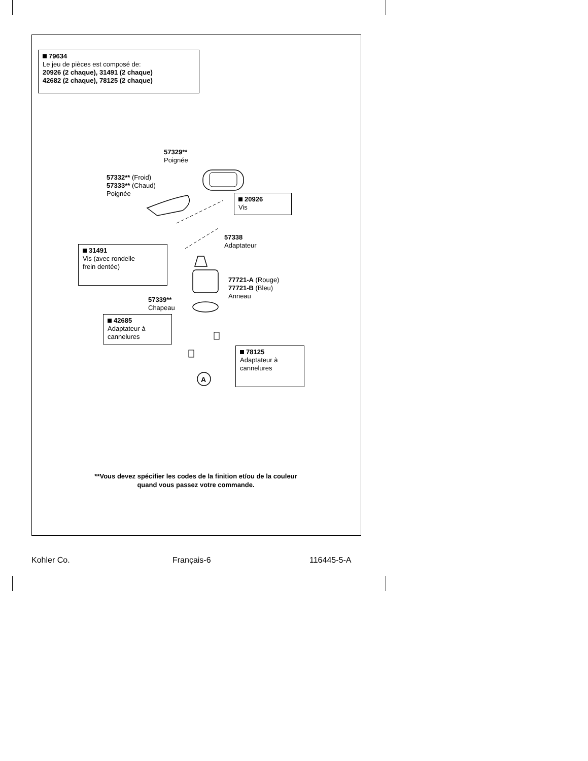79634
Le jeu de pièces est composé de:
20926 (2 chaque), 31491 (2 chaque)
42682 (2 chaque), 78125 (2 chaque)
57329**
Poignée
57332** (Froid)
57333** (Chaud)
Poignée
20926
Vis
57338
Adaptateur
31491
Vis (avec rondelle
frein dentée)
77721-A (Rouge)
77721-B (Bleu)
Anneau
57339**
Chapeau
42685
Adaptateur à
cannelures
78125
Adaptateur à
cannelures
A
**Vous devez spécifier les codes de la finition et/ou de la couleur
quand vous passez votre commande.
Kohler Co. Français-6 116445-5-A